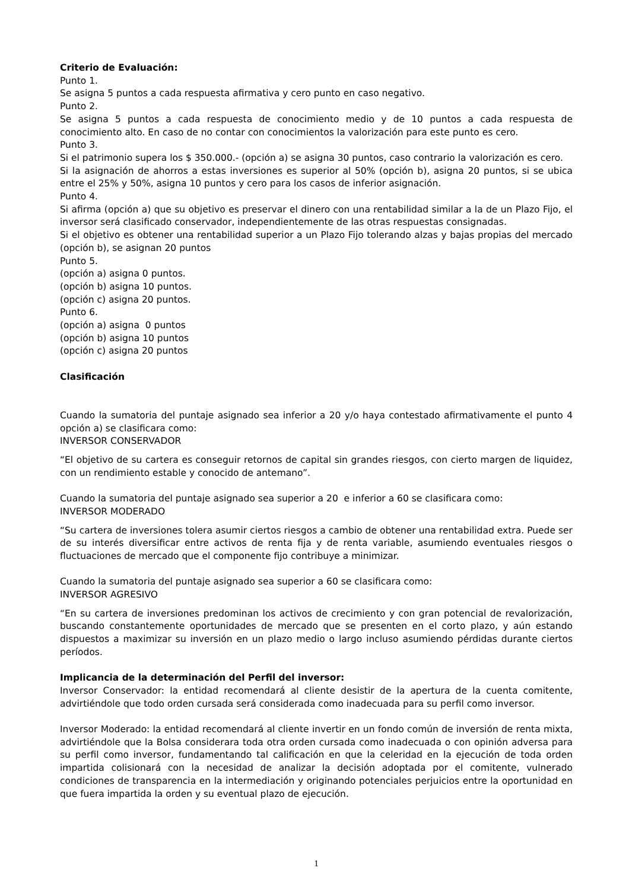Criterio de Evaluación:
Punto 1.
Se asigna 5 puntos a cada respuesta afirmativa y cero punto en caso negativo.
Punto 2.
Se asigna 5 puntos a cada respuesta de conocimiento medio y de 10 puntos a cada respuesta de conocimiento alto. En caso de no contar con conocimientos la valorización para este punto es cero.
Punto 3.
Si el patrimonio supera los $ 350.000.- (opción a) se asigna 30 puntos, caso contrario la valorización es cero.
Si la asignación de ahorros a estas inversiones es superior al 50% (opción b), asigna 20 puntos, si se ubica entre el 25% y 50%, asigna 10 puntos y cero para los casos de inferior asignación.
Punto 4.
Si afirma (opción a) que su objetivo es preservar el dinero con una rentabilidad similar a la de un Plazo Fijo, el inversor será clasificado conservador, independientemente de las otras respuestas consignadas.
Si el objetivo es obtener una rentabilidad superior a un Plazo Fijo tolerando alzas y bajas propias del mercado (opción b), se asignan 20 puntos
Punto 5.
(opción a) asigna 0 puntos.
(opción b) asigna 10 puntos.
(opción c) asigna 20 puntos.
Punto 6.
(opción a) asigna 0 puntos
(opción b) asigna 10 puntos
(opción c) asigna 20 puntos
Clasificación
Cuando la sumatoria del puntaje asignado sea inferior a 20 y/o haya contestado afirmativamente el punto 4 opción a) se clasificara como:
INVERSOR CONSERVADOR
“El objetivo de su cartera es conseguir retornos de capital sin grandes riesgos, con cierto margen de liquidez, con un rendimiento estable y conocido de antemano”.
Cuando la sumatoria del puntaje asignado sea superior a 20 e inferior a 60 se clasificara como:
INVERSOR MODERADO
“Su cartera de inversiones tolera asumir ciertos riesgos a cambio de obtener una rentabilidad extra. Puede ser de su interés diversificar entre activos de renta fija y de renta variable, asumiendo eventuales riesgos o fluctuaciones de mercado que el componente fijo contribuye a minimizar.
Cuando la sumatoria del puntaje asignado sea superior a 60 se clasificara como:
INVERSOR AGRESIVO
“En su cartera de inversiones predominan los activos de crecimiento y con gran potencial de revalorización, buscando constantemente oportunidades de mercado que se presenten en el corto plazo, y aún estando dispuestos a maximizar su inversión en un plazo medio o largo incluso asumiendo pérdidas durante ciertos períodos.
Implicancia de la determinación del Perfil del inversor:
Inversor Conservador: la entidad recomendará al cliente desistir de la apertura de la cuenta comitente, advirtiéndole que todo orden cursada será considerada como inadecuada para su perfil como inversor.
Inversor Moderado: la entidad recomendará al cliente invertir en un fondo común de inversión de renta mixta, advirtiéndole que la Bolsa considerara toda otra orden cursada como inadecuada o con opinión adversa para su perfil como inversor, fundamentando tal calificación en que la celeridad en la ejecución de toda orden impartida colisionará con la necesidad de analizar la decisión adoptada por el comitente, vulnerado condiciones de transparencia en la intermediación y originando potenciales perjuicios entre la oportunidad en que fuera impartida la orden y su eventual plazo de ejecución.
1